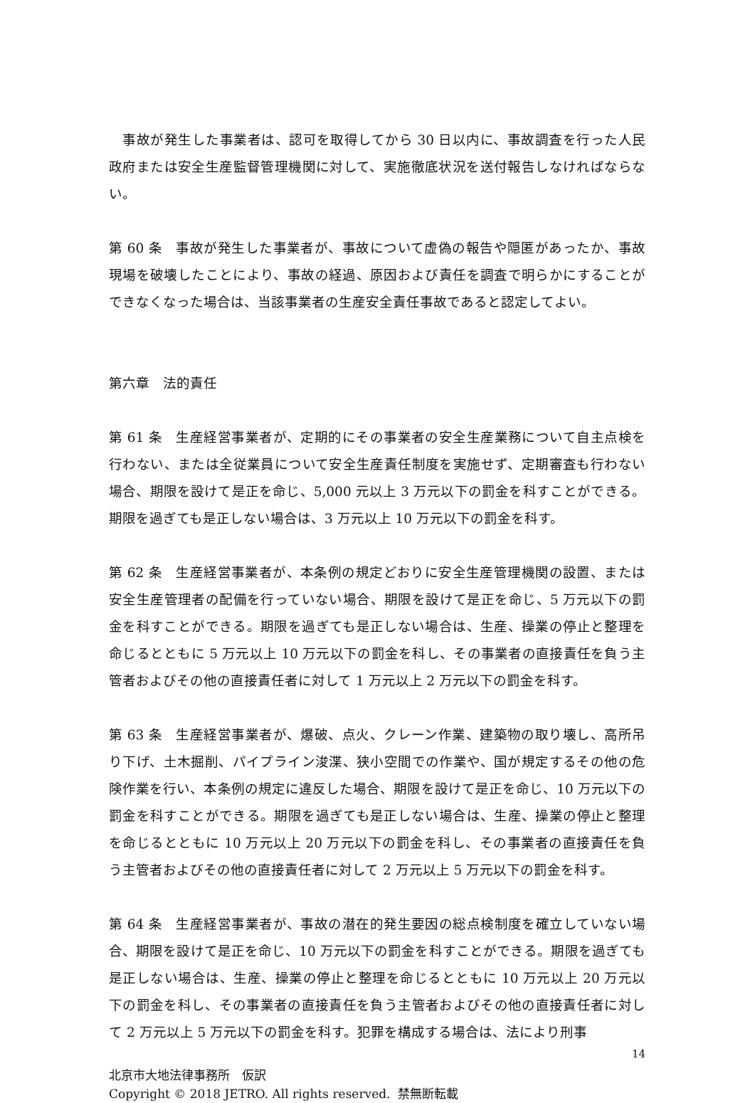事故が発生した事業者は、認可を取得してから 30 日以内に、事故調査を行った人民政府または安全生産監督管理機関に対して、実施徹底状況を送付報告しなければならない。
第 60 条　事故が発生した事業者が、事故について虚偽の報告や隠匿があったか、事故現場を破壊したことにより、事故の経過、原因および責任を調査で明らかにすることができなくなった場合は、当該事業者の生産安全責任事故であると認定してよい。
第六章　法的責任
第 61 条　生産経営事業者が、定期的にその事業者の安全生産業務について自主点検を行わない、または全従業員について安全生産責任制度を実施せず、定期審査も行わない場合、期限を設けて是正を命じ、5,000 元以上 3 万元以下の罰金を科すことができる。期限を過ぎても是正しない場合は、3 万元以上 10 万元以下の罰金を科す。
第 62 条　生産経営事業者が、本条例の規定どおりに安全生産管理機関の設置、または安全生産管理者の配備を行っていない場合、期限を設けて是正を命じ、5 万元以下の罰金を科すことができる。期限を過ぎても是正しない場合は、生産、操業の停止と整理を命じるとともに 5 万元以上 10 万元以下の罰金を科し、その事業者の直接責任を負う主管者およびその他の直接責任者に対して 1 万元以上 2 万元以下の罰金を科す。
第 63 条　生産経営事業者が、爆破、点火、クレーン作業、建築物の取り壊し、高所吊り下げ、土木掘削、パイプライン浚渫、狭小空間での作業や、国が規定するその他の危険作業を行い、本条例の規定に違反した場合、期限を設けて是正を命じ、10 万元以下の罰金を科すことができる。期限を過ぎても是正しない場合は、生産、操業の停止と整理を命じるとともに 10 万元以上 20 万元以下の罰金を科し、その事業者の直接責任を負う主管者およびその他の直接責任者に対して 2 万元以上 5 万元以下の罰金を科す。
第 64 条　生産経営事業者が、事故の潜在的発生要因の総点検制度を確立していない場合、期限を設けて是正を命じ、10 万元以下の罰金を科すことができる。期限を過ぎても是正しない場合は、生産、操業の停止と整理を命じるとともに 10 万元以上 20 万元以下の罰金を科し、その事業者の直接責任を負う主管者およびその他の直接責任者に対して 2 万元以上 5 万元以下の罰金を科す。犯罪を構成する場合は、法により刑事
14
北京市大地法律事務所　仮訳
Copyright © 2018 JETRO. All rights reserved. 禁無断転載